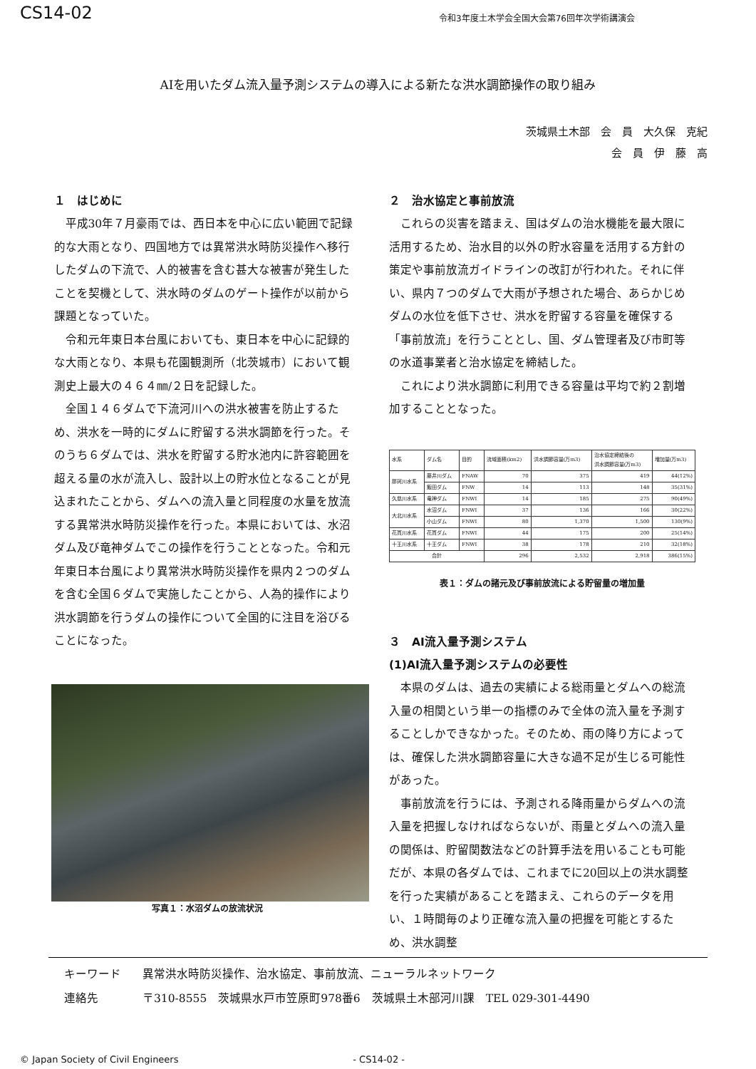CS14-02
令和3年度土木学会全国大会第76回年次学術講演会
AIを用いたダム流入量予測システムの導入による新たな洪水調節操作の取り組み
茨城県土木部　会　員　大久保　克紀
会　員　伊　藤　高　　
１　はじめに
平成30年７月豪雨では、西日本を中心に広い範囲で記録的な大雨となり、四国地方では異常洪水時防災操作へ移行したダムの下流で、人的被害を含む甚大な被害が発生したことを契機として、洪水時のダムのゲート操作が以前から課題となっていた。
令和元年東日本台風においても、東日本を中心に記録的な大雨となり、本県も花園観測所（北茨城市）において観測史上最大の４６４㎜/２日を記録した。
全国１４６ダムで下流河川への洪水被害を防止するため、洪水を一時的にダムに貯留する洪水調節を行った。そのうち６ダムでは、洪水を貯留する貯水池内に許容範囲を超える量の水が流入し、設計以上の貯水位となることが見込まれたことから、ダムへの流入量と同程度の水量を放流する異常洪水時防災操作を行った。本県においては、水沼ダム及び竜神ダムでこの操作を行うこととなった。令和元年東日本台風により異常洪水時防災操作を県内２つのダムを含む全国６ダムで実施したことから、人為的操作により洪水調節を行うダムの操作について全国的に注目を浴びることになった。
写真１：水沼ダムの放流状況
２　治水協定と事前放流
これらの災害を踏まえ、国はダムの治水機能を最大限に活用するため、治水目的以外の貯水容量を活用する方針の策定や事前放流ガイドラインの改訂が行われた。それに伴い、県内７つのダムで大雨が予想された場合、あらかじめダムの水位を低下させ、洪水を貯留する容量を確保する「事前放流」を行うこととし、国、ダム管理者及び市町等の水道事業者と治水協定を締結した。
これにより洪水調節に利用できる容量は平均で約２割増加することとなった。
| 水系 | ダム名 | 目的 | 流域面積(km2) | 洪水調節容量(万m3) | 治水協定締結後の 洪水調節容量(万m3) | 増加量(万m3) |
| --- | --- | --- | --- | --- | --- | --- |
| 那珂川水系 | 藤井川ダム | FNAW | 70 | 375 | 419 | 44(12%) |
| | 飯田ダム | FNW | 14 | 113 | 148 | 35(31%) |
| 久慈川水系 | 竜神ダム | FNWI | 14 | 185 | 275 | 90(49%) |
| 大北川水系 | 水沼ダム | FNWI | 37 | 136 | 166 | 30(22%) |
| | 小山ダム | FNWI | 80 | 1,370 | 1,500 | 130(9%) |
| 花貫川水系 | 花貫ダム | FNWI | 44 | 175 | 200 | 25(14%) |
| 十王川水系 | 十王ダム | FNWI | 38 | 178 | 210 | 32(18%) |
| 合計 | | | 296 | 2,532 | 2,918 | 386(15%) |
表１：ダムの諸元及び事前放流による貯留量の増加量
３　AI流入量予測システム
(1)AI流入量予測システムの必要性
本県のダムは、過去の実績による総雨量とダムへの総流入量の相関という単一の指標のみで全体の流入量を予測することしかできなかった。そのため、雨の降り方によっては、確保した洪水調節容量に大きな過不足が生じる可能性があった。
事前放流を行うには、予測される降雨量からダムへの流入量を把握しなければならないが、雨量とダムへの流入量の関係は、貯留関数法などの計算手法を用いることも可能だが、本県の各ダムでは、これまでに20回以上の洪水調整を行った実績があることを踏まえ、これらのデータを用い、１時間毎のより正確な流入量の把握を可能とするため、洪水調整
キーワード 異常洪水時防災操作、治水協定、事前放流、ニューラルネットワーク
連絡先 〒310-8555　茨城県水戸市笠原町978番6　茨城県土木部河川課　TEL 029-301-4490
© Japan Society of Civil Engineers - CS14-02 -